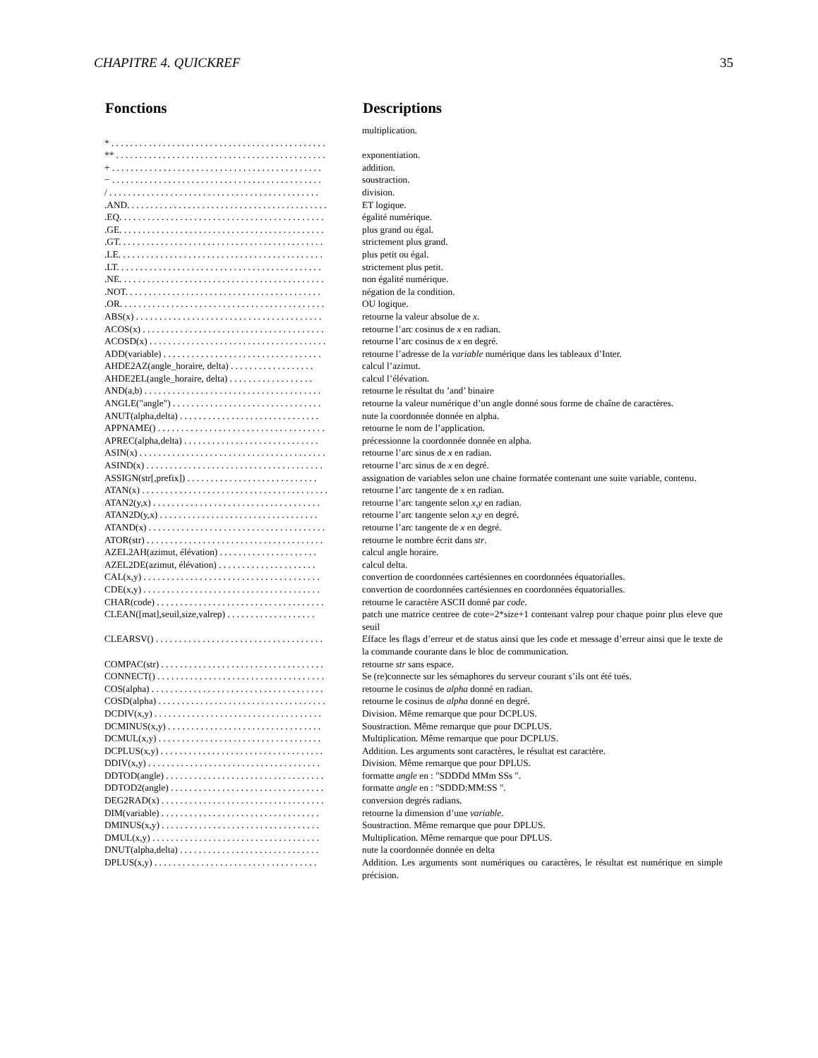CHAPITRE 4. QUICKREF 35
| Fonctions | Descriptions |
| --- | --- |
| | multiplication. |
| * . . . . . . . . . . . . . . . . . . . . . . . . . . . . . . . . . . . . . . . . . . . . . . | |
| ** . . . . . . . . . . . . . . . . . . . . . . . . . . . . . . . . . . . . . . . . . . . . . | exponentiation. |
| + . . . . . . . . . . . . . . . . . . . . . . . . . . . . . . . . . . . . . . . . . . . . . | addition. |
| − . . . . . . . . . . . . . . . . . . . . . . . . . . . . . . . . . . . . . . . . . . . . . | soustraction. |
| / . . . . . . . . . . . . . . . . . . . . . . . . . . . . . . . . . . . . . . . . . . . . . | division. |
| .AND. . . . . . . . . . . . . . . . . . . . . . . . . . . . . . . . . . . . . . . . . . . | ET logique. |
| .EQ. . . . . . . . . . . . . . . . . . . . . . . . . . . . . . . . . . . . . . . . . . . . | égalité numérique. |
| .GE. . . . . . . . . . . . . . . . . . . . . . . . . . . . . . . . . . . . . . . . . . . . | plus grand ou égal. |
| .GT. . . . . . . . . . . . . . . . . . . . . . . . . . . . . . . . . . . . . . . . . . . . | strictement plus grand. |
| .LE. . . . . . . . . . . . . . . . . . . . . . . . . . . . . . . . . . . . . . . . . . . . | plus petit ou égal. |
| .LT. . . . . . . . . . . . . . . . . . . . . . . . . . . . . . . . . . . . . . . . . . . . | strictement plus petit. |
| .NE. . . . . . . . . . . . . . . . . . . . . . . . . . . . . . . . . . . . . . . . . . . . | non égalité numérique. |
| .NOT. . . . . . . . . . . . . . . . . . . . . . . . . . . . . . . . . . . . . . . . . . | négation de la condition. |
| .OR. . . . . . . . . . . . . . . . . . . . . . . . . . . . . . . . . . . . . . . . . . . . | OU logique. |
| ABS(x) . . . . . . . . . . . . . . . . . . . . . . . . . . . . . . . . . . . . . . . . | retourne la valeur absolue de x . |
| ACOS(x) . . . . . . . . . . . . . . . . . . . . . . . . . . . . . . . . . . . . . . . | retourne l’arc cosinus de x en radian. |
| ACOSD(x) . . . . . . . . . . . . . . . . . . . . . . . . . . . . . . . . . . . . . . | retourne l’arc cosinus de x en degré. |
| ADD(variable) . . . . . . . . . . . . . . . . . . . . . . . . . . . . . . . . . . | retourne l’adresse de la variable numérique dans les tableaux d’Inter. |
| AHDE2AZ(angle_horaire, delta) . . . . . . . . . . . . . . . . . . | calcul l’azimut. |
| AHDE2EL(angle_horaire, delta) . . . . . . . . . . . . . . . . . . | calcul l’élévation. |
| AND(a,b) . . . . . . . . . . . . . . . . . . . . . . . . . . . . . . . . . . . . . . | retourne le résultat du ’and’ binaire |
| ANGLE("angle") . . . . . . . . . . . . . . . . . . . . . . . . . . . . . . . . | retourne la valeur numérique d’un angle donné sous forme de chaîne de caractères. |
| ANUT(alpha,delta) . . . . . . . . . . . . . . . . . . . . . . . . . . . . . . | nute la coordonnée donnée en alpha. |
| APPNAME() . . . . . . . . . . . . . . . . . . . . . . . . . . . . . . . . . . . . | retourne le nom de l’application. |
| APREC(alpha,delta) . . . . . . . . . . . . . . . . . . . . . . . . . . . . . | précessionne la coordonnée donnée en alpha. |
| ASIN(x) . . . . . . . . . . . . . . . . . . . . . . . . . . . . . . . . . . . . . . . . | retourne l’arc sinus de x en radian. |
| ASIND(x) . . . . . . . . . . . . . . . . . . . . . . . . . . . . . . . . . . . . . . | retourne l’arc sinus de x en degré. |
| ASSIGN(str[,prefix]) . . . . . . . . . . . . . . . . . . . . . . . . . . . . | assignation de variables selon une chaine formatée contenant une suite variable, contenu. |
| ATAN(x) . . . . . . . . . . . . . . . . . . . . . . . . . . . . . . . . . . . . . . . . | retourne l’arc tangente de x en radian. |
| ATAN2(y,x) . . . . . . . . . . . . . . . . . . . . . . . . . . . . . . . . . . . . | retourne l’arc tangente selon x , y en radian. |
| ATAN2D(y,x) . . . . . . . . . . . . . . . . . . . . . . . . . . . . . . . . . . | retourne l’arc tangente selon x , y en degré. |
| ATAND(x) . . . . . . . . . . . . . . . . . . . . . . . . . . . . . . . . . . . . . . | retourne l’arc tangente de x en degré. |
| ATOR(str) . . . . . . . . . . . . . . . . . . . . . . . . . . . . . . . . . . . . . . | retourne le nombre écrit dans str . |
| AZEL2AH(azimut, élévation) . . . . . . . . . . . . . . . . . . . . . | calcul angle horaire. |
| AZEL2DE(azimut, élévation) . . . . . . . . . . . . . . . . . . . . . | calcul delta. |
| CAL(x,y) . . . . . . . . . . . . . . . . . . . . . . . . . . . . . . . . . . . . . . | convertion de coordonnées cartésiennes en coordonnées équatorialles. |
| CDE(x,y) . . . . . . . . . . . . . . . . . . . . . . . . . . . . . . . . . . . . . . | convertion de coordonnées cartésiennes en coordonnées équatorialles. |
| CHAR(code) . . . . . . . . . . . . . . . . . . . . . . . . . . . . . . . . . . . . | retourne le caractère ASCII donné par code . |
| CLEAN([mat],seuil,size,valrep) . . . . . . . . . . . . . . . . . . . | patch une matrice centree de cote=2*size+1 contenant valrep pour chaque poinr plus eleve que seuil |
| CLEARSV() . . . . . . . . . . . . . . . . . . . . . . . . . . . . . . . . . . . . | Efface les flags d’erreur et de status ainsi que les code et message d’erreur ainsi que le texte de la commande courante dans le bloc de communication. |
| COMPAC(str) . . . . . . . . . . . . . . . . . . . . . . . . . . . . . . . . . . . | retourne str sans espace. |
| CONNECT() . . . . . . . . . . . . . . . . . . . . . . . . . . . . . . . . . . . . | Se (re)connecte sur les sémaphores du serveur courant s’ils ont été tués. |
| COS(alpha) . . . . . . . . . . . . . . . . . . . . . . . . . . . . . . . . . . . . . | retourne le cosinus de alpha donné en radian. |
| COSD(alpha) . . . . . . . . . . . . . . . . . . . . . . . . . . . . . . . . . . . . | retourne le cosinus de alpha donné en degré. |
| DCDIV(x,y) . . . . . . . . . . . . . . . . . . . . . . . . . . . . . . . . . . . . | Division. Même remarque que pour DCPLUS. |
| DCMINUS(x,y) . . . . . . . . . . . . . . . . . . . . . . . . . . . . . . . . . | Soustraction. Même remarque que pour DCPLUS. |
| DCMUL(x,y) . . . . . . . . . . . . . . . . . . . . . . . . . . . . . . . . . . . | Multiplication. Même remarque que pour DCPLUS. |
| DCPLUS(x,y) . . . . . . . . . . . . . . . . . . . . . . . . . . . . . . . . . . . | Addition. Les arguments sont caractères, le résultat est caractère. |
| DDIV(x,y) . . . . . . . . . . . . . . . . . . . . . . . . . . . . . . . . . . . . . | Division. Même remarque que pour DPLUS. |
| DDTOD(angle) . . . . . . . . . . . . . . . . . . . . . . . . . . . . . . . . . . | formatte angle en : "SDDDd MMm SSs ". |
| DDTOD2(angle) . . . . . . . . . . . . . . . . . . . . . . . . . . . . . . . . . | formatte angle en : "SDDD:MM:SS ". |
| DEG2RAD(x) . . . . . . . . . . . . . . . . . . . . . . . . . . . . . . . . . . . | conversion degrés radians. |
| DIM(variable) . . . . . . . . . . . . . . . . . . . . . . . . . . . . . . . . . . | retourne la dimension d’une variable . |
| DMINUS(x,y) . . . . . . . . . . . . . . . . . . . . . . . . . . . . . . . . . . | Soustraction. Même remarque que pour DPLUS. |
| DMUL(x,y) . . . . . . . . . . . . . . . . . . . . . . . . . . . . . . . . . . . . | Multiplication. Même remarque que pour DPLUS. |
| DNUT(alpha,delta) . . . . . . . . . . . . . . . . . . . . . . . . . . . . . . | nute la coordonnée donnée en delta |
| DPLUS(x,y) . . . . . . . . . . . . . . . . . . . . . . . . . . . . . . . . . . . | Addition. Les arguments sont numériques ou caractères, le résultat est numérique en simple précision. |